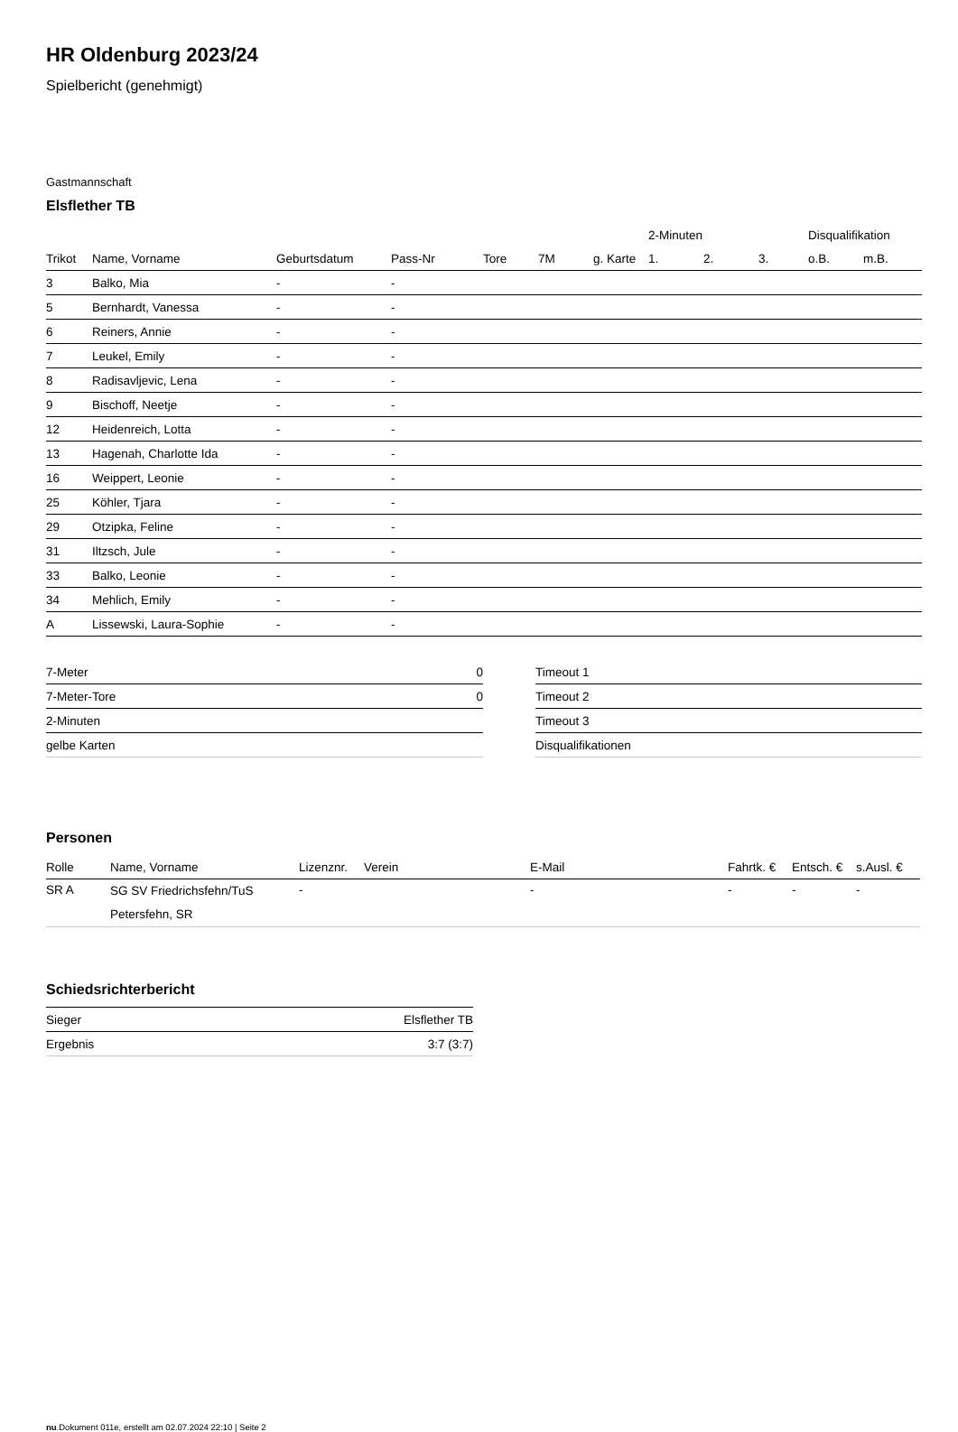HR Oldenburg 2023/24
Spielbericht (genehmigt)
Gastmannschaft
Elsflether TB
| | | | | | | | 2-Minuten | | | Disqualifikation | |
| --- | --- | --- | --- | --- | --- | --- | --- | --- | --- | --- | --- |
| Trikot | Name, Vorname | Geburtsdatum | Pass-Nr | Tore | 7M | g. Karte | 1. | 2. | 3. | o.B. | m.B. |
| 3 | Balko, Mia | - | - | | | | | | | | |
| 5 | Bernhardt, Vanessa | - | - | | | | | | | | |
| 6 | Reiners, Annie | - | - | | | | | | | | |
| 7 | Leukel, Emily | - | - | | | | | | | | |
| 8 | Radisavljevic, Lena | - | - | | | | | | | | |
| 9 | Bischoff, Neetje | - | - | | | | | | | | |
| 12 | Heidenreich, Lotta | - | - | | | | | | | | |
| 13 | Hagenah, Charlotte Ida | - | - | | | | | | | | |
| 16 | Weippert, Leonie | - | - | | | | | | | | |
| 25 | Köhler, Tjara | - | - | | | | | | | | |
| 29 | Otzipka, Feline | - | - | | | | | | | | |
| 31 | Iltzsch, Jule | - | - | | | | | | | | |
| 33 | Balko, Leonie | - | - | | | | | | | | |
| 34 | Mehlich, Emily | - | - | | | | | | | | |
| A | Lissewski, Laura-Sophie | - | - | | | | | | | | |
| 7-Meter | 0 |
| 7-Meter-Tore | 0 |
| 2-Minuten | |
| gelbe Karten | |
| Timeout 1 |
| Timeout 2 |
| Timeout 3 |
| Disqualifikationen |
Personen
| Rolle | Name, Vorname | Lizenznr. | Verein | E-Mail | Fahrtk. € | Entsch. € | s.Ausl. € |
| --- | --- | --- | --- | --- | --- | --- | --- |
| SR A | SG SV Friedrichsfehn/TuS Petersfehn, SR | - | | - | - | - | - |
Schiedsrichterbericht
| Sieger | Elsflether TB |
| Ergebnis | 3:7 (3:7) |
nu.Dokument 011e, erstellt am 02.07.2024 22:10 | Seite 2